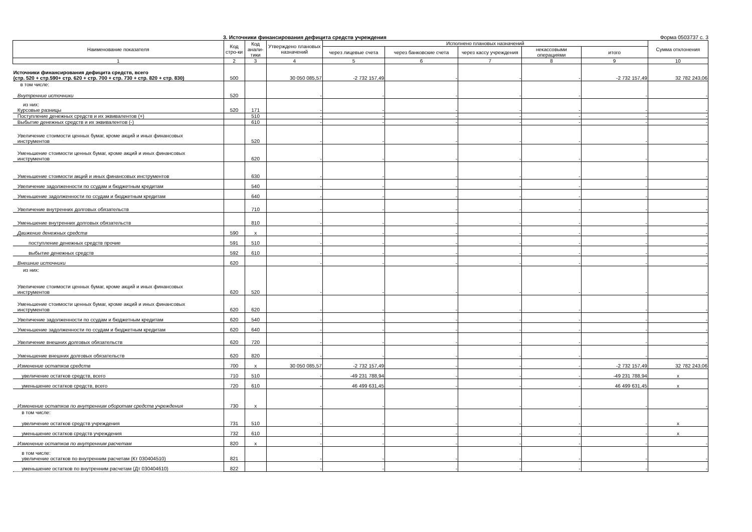3. Источники финансирования дефицита средств учреждения Форма 0503737 с. 3
| Наименование показателя | Код стро-ки | Код анали-тики | Утверждено плановых назначений | Исполнено плановых назначений | | | | | Сумма отклонения |
| --- | --- | --- | --- | --- | --- | --- | --- | --- | --- |
| | | | | через лицевые счета | через банковские счета | через кассу учреждения | некассовыми операциями | итого | |
| 1 | 2 | 3 | 4 | 5 | 6 | 7 | 8 | 9 | 10 |
| Источники финансирования дефицита средств, всего (стр. 520 + стр.590+ стр. 620 + стр. 700 + стр. 730 + стр. 820 + стр. 830) | 500 | | 30 050 085,57 | -2 732 157,49 | - | - | - | -2 732 157,49 | 32 782 243,06 |
| в том числе: Внутренние источники | 520 | | - | - | - | - | - | - | - |
| из них: Курсовые разницы | 520 | 171 | - | - | - | - | - | - | - |
| Поступление денежных средств и их эквивалентов (+) | | 510 | - | - | - | - | - | - | - |
| Выбытие денежных средств и их эквивалентов (-) | | 610 | - | - | - | - | - | - | - |
| Увеличение стоимости ценных бумаг, кроме акций и иных финансовых инструментов | | 520 | - | - | - | - | - | - | - |
| Уменьшение стоимости ценных бумаг, кроме акций и иных финансовых инструментов | | 620 | - | - | - | - | - | - | - |
| Уменьшение стоимости акций и иных финансовых инструментов | | 630 | - | - | - | - | - | - | - |
| Увеличение задолженности по ссудам и бюджетным кредитам | | 540 | - | - | - | - | - | - | - |
| Уменьшение задолженности по ссудам и бюджетным кредитам | | 640 | - | - | - | - | - | - | - |
| Увеличение внутренних долговых обязательств | | 710 | - | - | - | - | - | - | - |
| Уменьшение внутренних долговых обязательств | | 810 | - | - | - | - | - | - | - |
| Движение денежных средств | 590 | x | - | - | - | - | - | - | - |
| поступление денежных средств прочие | 591 | 510 | - | - | - | - | - | - | - |
| выбытие денежных средств | 592 | 610 | - | - | - | - | - | - | - |
| Внешние источники | 620 | | - | - | - | - | - | - | - |
| из них: Увеличение стоимости ценных бумаг, кроме акций и иных финансовых инструментов | 620 | 520 | - | - | - | - | - | - | - |
| Уменьшение стоимости ценных бумаг, кроме акций и иных финансовых инструментов | 620 | 620 | - | - | - | - | - | - | - |
| Увеличение задолженности по ссудам и бюджетным кредитам | 620 | 540 | - | - | - | - | - | - | - |
| Уменьшение задолженности по ссудам и бюджетным кредитам | 620 | 640 | - | - | - | - | - | - | - |
| Увеличение внешних долговых обязательств | 620 | 720 | - | - | - | - | - | - | - |
| Уменьшение внешних долговых обязательств | 620 | 820 | - | - | - | - | - | - | - |
| Изменение остатков средств | 700 | x | 30 050 085,57 | -2 732 157,49 | - | - | - | -2 732 157,49 | 32 782 243,06 |
| увеличение остатков средств, всего | 710 | 510 | - | -49 231 788,94 | - | - | - | -49 231 788,94 | x |
| уменьшение остатков средств, всего | 720 | 610 | - | 46 499 631,45 | - | - | - | 46 499 631,45 | x |
| Изменение остатков по внутренним оборотам средств учреждения | 730 | x | - | - | - | - | - | - | - |
| в том числе: увеличение остатков средств учреждения | 731 | 510 | - | - | - | - | - | - | x |
| уменьшение остатков средств учреждения | 732 | 610 | - | - | - | - | - | - | x |
| Изменение остатков по внутренним расчетам | 820 | x | - | - | - | - | - | - | - |
| в том числе: увеличение остатков по внутренним расчетам (Кт 030404510) | 821 | | - | - | - | - | - | - | - |
| уменьшение остатков по внутренним расчетам (Дт 030404610) | 822 | | - | - | - | - | - | - | - |